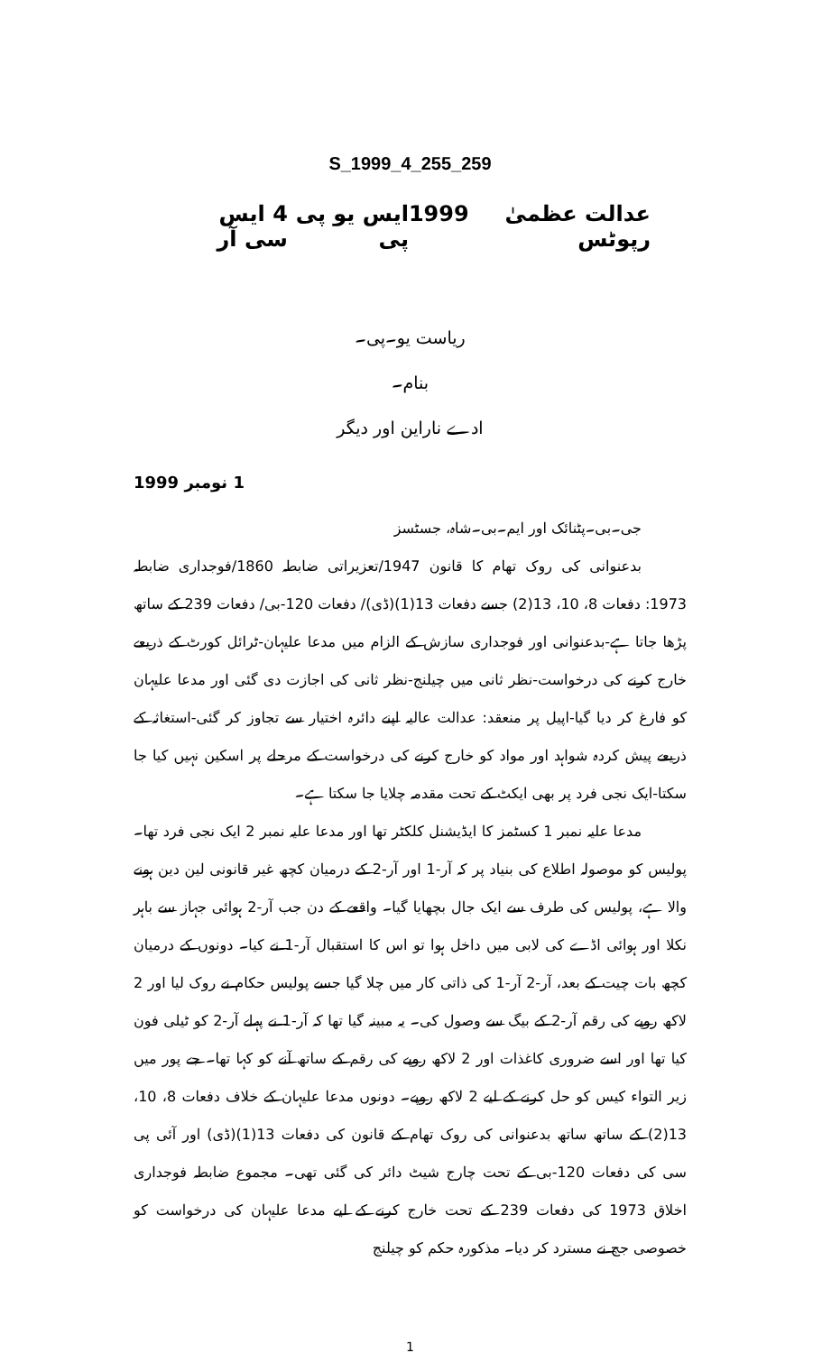S_1999_4_255_259
عدالت عظمیٰ رپوٹس 1999 ایس یو پی پی 4 ایس سی آر
ریاست یو۔پی۔
بنام۔
ادے ناراین اور دیگر
1 نومبر 1999
جی۔بی۔پٹنائک اور ایم۔بی۔شاہ، جسٹسز
بدعنوانی کی روک تھام کا قانون 1947/تعزیراتی ضابطہ 1860/فوجداری ضابطہ 1973: دفعات 8، 10، 13(2) جسے دفعات 13(1)(ڈی)/ دفعات 120-بی/ دفعات 239 کے ساتھ پڑھا جاتا ہے-بدعنوانی اور فوجداری سازش کے الزام میں مدعا علیہان-ٹرائل کورٹ کے ذریعے خارج کرنے کی درخواست-نظر ثانی میں چیلنج-نظر ثانی کی اجازت دی گئی اور مدعا علیہان کو فارغ کر دیا گیا-اپیل پر منعقد: عدالت عالیہ اپنے دائرہ اختیار سے تجاوز کر گئی-استغاثہ کے ذریعے پیش کردہ شواہد اور مواد کو خارج کرنے کی درخواست کے مرحلے پر اسکین نہیں کیا جا سکتا-ایک نجی فرد پر بھی ایکٹ کے تحت مقدمہ چلایا جا سکتا ہے۔
مدعا علیہ نمبر 1 کسٹمز کا ایڈیشنل کلکٹر تھا اور مدعا علیہ نمبر 2 ایک نجی فرد تھا۔ پولیس کو موصولہ اطلاع کی بنیاد پر کہ آر-1 اور آر-2 کے درمیان کچھ غیر قانونی لین دین ہونے والا ہے، پولیس کی طرف سے ایک جال بچھایا گیا۔ واقعے کے دن جب آر-2 ہوائی جہاز سے باہر نکلا اور ہوائی اڈے کی لابی میں داخل ہوا تو اس کا استقبال آر-1 نے کیا۔ دونوں کے درمیان کچھ بات چیت کے بعد، آر-2 آر-1 کی ذاتی کار میں چلا گیا جسے پولیس حکام نے روک لیا اور 2 لاکھ روپے کی رقم آر-2 کے بیگ سے وصول کی۔ یہ مبینہ گیا تھا کہ آر-1 نے پہلے آر-2 کو ٹیلی فون کیا تھا اور اسے ضروری کاغذات اور 2 لاکھ روپے کی رقم کے ساتھ آنے کو کہا تھا۔ جے پور میں زیر التواء کیس کو حل کرنے کے لیے 2 لاکھ روپے۔ دونوں مدعا علیہان کے خلاف دفعات 8، 10، 13(2) کے ساتھ ساتھ بدعنوانی کی روک تھام کے قانون کی دفعات 13(1)(ڈی) اور آئی پی سی کی دفعات 120-بی کے تحت چارج شیٹ دائر کی گئی تھی۔ مجموع ضابطہ فوجداری اخلاق 1973 کی دفعات 239 کے تحت خارج کرنے کے لیے مدعا علیہان کی درخواست کو خصوصی جج نے مسترد کر دیا۔ مذکورہ حکم کو چیلنج
1